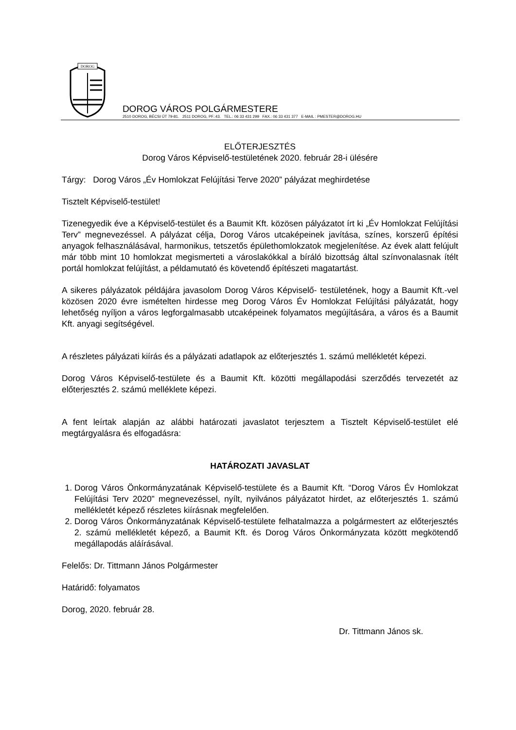DOROG
DOROG VÁROS POLGÁRMESTERE
2510 DOROG, BÉCSI ÚT 79-81. 2511 DOROG, PF.:43. TEL.: 06 33 431 299 FAX.: 06 33 431 377 E-MAIL : PMESTER@DOROG.HU
ELŐTERJESZTÉS
Dorog Város Képviselő-testületének 2020. február 28-i ülésére
Tárgy: Dorog Város „Év Homlokzat Felújítási Terve 2020” pályázat meghirdetése
Tisztelt Képviselő-testület!
Tizenegyedik éve a Képviselő-testület és a Baumit Kft. közösen pályázatot írt ki „Év Homlokzat Felújítási Terv” megnevezéssel. A pályázat célja, Dorog Város utcaképeinek javítása, színes, korszerű építési anyagok felhasználásával, harmonikus, tetszetős épülethomlokzatok megjelenítése. Az évek alatt felújult már több mint 10 homlokzat megismerteti a városlakókkal a bíráló bizottság által színvonalasnak ítélt portál homlokzat felújítást, a példamutató és követendő építészeti magatartást.
A sikeres pályázatok példájára javasolom Dorog Város Képviselő- testületének, hogy a Baumit Kft.-vel közösen 2020 évre ismételten hirdesse meg Dorog Város Év Homlokzat Felújítási pályázatát, hogy lehetőség nyíljon a város legforgalmasabb utcaképeinek folyamatos megújítására, a város és a Baumit Kft. anyagi segítségével.
A részletes pályázati kiírás és a pályázati adatlapok az előterjesztés 1. számú mellékletét képezi.
Dorog Város Képviselő-testülete és a Baumit Kft. közötti megállapodási szerződés tervezetét az előterjesztés 2. számú melléklete képezi.
A fent leírtak alapján az alábbi határozati javaslatot terjesztem a Tisztelt Képviselő-testület elé megtárgyalásra és elfogadásra:
HATÁROZATI JAVASLAT
1. Dorog Város Önkormányzatának Képviselő-testülete és a Baumit Kft. “Dorog Város Év Homlokzat Felújítási Terv 2020” megnevezéssel, nyílt, nyilvános pályázatot hirdet, az előterjesztés 1. számú mellékletét képező részletes kiírásnak megfelelően.
2. Dorog Város Önkormányzatának Képviselő-testülete felhatalmazza a polgármestert az előterjesztés 2. számú mellékletét képező, a Baumit Kft. és Dorog Város Önkormányzata között megkötendő megállapodás aláírásával.
Felelős: Dr. Tittmann János Polgármester
Határidő: folyamatos
Dorog, 2020. február 28.
Dr. Tittmann János sk.